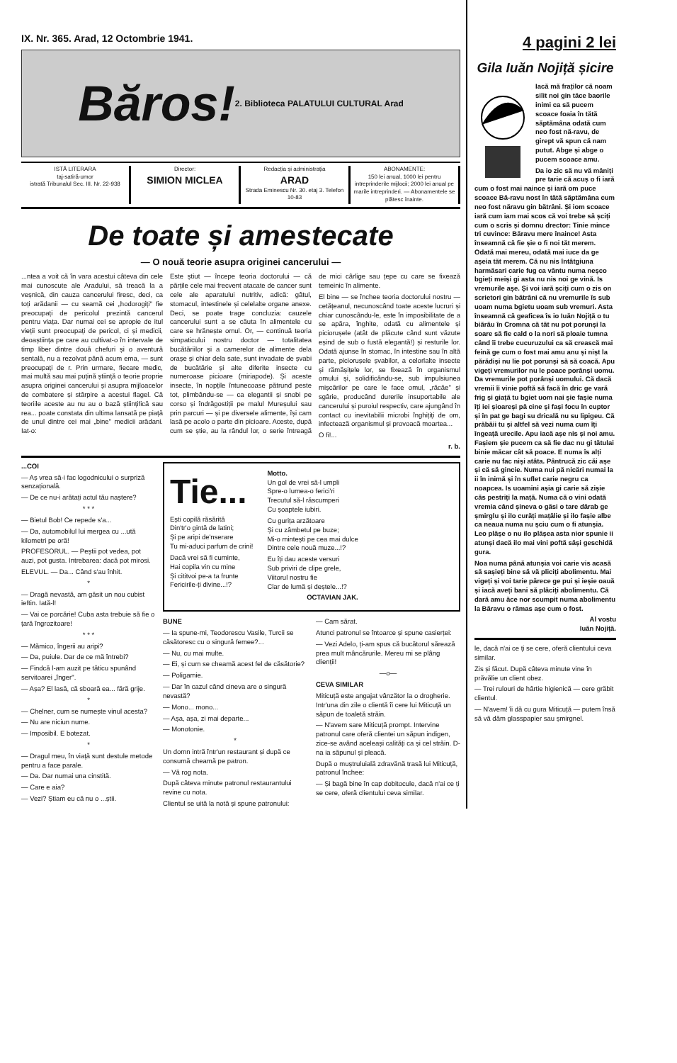IX. Nr. 365. Arad, 12 Octombrie 1941.
Băros! 2. Biblioteca PALATULUI CULTURAL Arad
ISTĂ LITERARA
taj-satiră-umor
istrată Tribunalul Sec. III. Nr. 22-938
Director:
SIMION MICLEA
Redacția și administrația
ARAD
Strada Eminescu Nr. 30. etaj 3. Telefon 10-83
ABONAMENTE:
150 lei anual, 1000 lei pentru intreprinderile mijlocii; 2000 lei anual pe marile intreprinderi. — Abonamentele se plătesc înainte.
De toate și amestecate
— O nouă teorie asupra originei cancerului —
...ntea a voit că în vara acestui câteva din cele mai cunoscute ale Aradului, să treacă la a veșnică, din cauza cancerului firesc, deci, ca toți arădanii — cu seamă cei „hodorogiți" fie preocupați de pericolul prezintă cancerul pentru viața. Dar numai cei se apropie de itul vieții sunt preocupați de pericol, ci și medicii, deoaștiința pe care au cultivat-o în intervale de timp liber dintre două chefuri și o aventură sentală, nu a rezolvat până acum ema, — sunt preocupați de r. Prin urmare, fiecare medic, mai multă sau mai puțină știință o teorie proprie asupra originei cancerului și asupra mijloacelor de combatere și stârpire a acestui flagel. Că teoriile aceste au nu au o bază științifică sau rea... poate constata din ultima lansată pe piață de unul dintre cei mai „bine" medicii arădani. Iat-o:
Este știut — începe teoria doctorului — că părțile cele mai frecvent atacate de cancer sunt cele ale aparatului nutritiv, adică: gâtul, stomacul, intestinele și celelalte organe anexe. Deci, se poate trage concluzia: cauzele cancerului sunt a se căuta în alimentele cu care se hrănește omul. Or, — continuă teoria simpaticului nostru doctor — totalitatea bucătăriilor și a camerelor de alimente dela orașe și chiar dela sate, sunt invadate de șvabi de bucătărie și alte diferite insecte cu numeroase picioare (miriapode). Și aceste insecte, în nopțile întunecoase pătrund peste tot, plimbându-se — ca elegantii și snobi pe corso și îndrăgostiții pe malul Mureșului sau prin parcuri — și pe diversele alimente, își cam lasă pe acolo o parte din picioare. Aceste, după cum se știe, au la rândul lor, o serie întreagă de mici cârlige sau țepe cu care se fixează temeinic în alimente.
El bine — se închee teoria doctorului nostru — cetățeanul, necunoscând toate aceste lucruri și chiar cunoscându-le, este în imposibilitate de a se apăra, înghite, odată cu alimentele și piciorușele (atât de plăcute când sunt văzute eșind de sub o fustă elegantă!) și resturile lor. Odată ajunse în stomac, în intestine sau în altă parte, piciorușele șvabilor, a celorlalte insecte și rămășițele lor, se fixează în organismul omului și, solidificându-se, sub impulsiunea mișcărilor pe care le face omul, „răcăe" și sgârie, producând durerile insuportabile ale cancerului și puroiul respectiv, care ajungând în contact cu inevitabilii microbi înghițiți de om, infectează organismul și provoacă moartea...
O fi!...
r. b.
...COI
— Aș vrea să-i fac logodnicului o surpriză senzațională.
— De ce nu-i arătați actul tău naștere?
* * *
— Bietul Bob! Ce repede s'a...
— Da, automobilul lui mergea cu ...ută kilometri pe oră!
PROFESORUL. — Peștii pot vedea, pot auzi, pot gusta. Intrebarea: dacă pot mirosi.
ELEVUL. — Da... Când s'au înhit.
*
— Dragă nevastă, am găsit un nou cubist ieftin. Iată-l!
— Vai ce porcărie! Cuba asta trebuie să fie o țară îngrozitoare!
* * *
— Mămico, îngerii au aripi?
— Da, puiule. Dar de ce mă întrebi?
— Findcă l-am auzit pe tăticu spunând servitoarei „înger".
— Așa? El lasă, că sboară ea... fără grije.
*
— Chelner, cum se numește vinul acesta?
— Nu are niciun nume.
— Imposibil. E botezat.
*
— Dragul meu, în viață sunt destule metode pentru a face parale.
— Da. Dar numai una cinstită.
— Care e aia?
— Vezi? Știam eu că nu o ...știi.
Tie...
Ești copilă răsărită
Din'tr'o gintă de latini;
Și pe aripi de'nserare
Tu mi-aduci parfum de crini!
Dacă vrei să fi cuminte,
Hai copila vin cu mine
Și cititvoi pe-a ta frunte
Fericirile-ți divine...!?
Motto.
Un gol de vrei să-l umpli
Spre-o lumea-o ferici'ri
Trecutul să-l răscumperi
Cu șoaptele iubiri.
Cu gurița arzătoare
Și cu zâmbetul pe buze;
Mi-o mintești pe cea mai dulce
Dintre cele nouă muze...!?
Eu îți dau aceste versuri
Sub priviri de clipe grele,
Viitorul nostru fie
Clar de lumă și deștele...!?
OCTAVIAN JAK.
BUNE
— Ia spune-mi, Teodorescu Vasile, Turcii se căsătoresc cu o singură femee?...
— Nu, cu mai multe.
— Ei, și cum se cheamă acest fel de căsătorie?
— Poligamie.
— Dar în cazul când cineva are o singură nevastă?
— Mono... mono...
— Așa, așa, zi mai departe...
— Monotonie.
*
Un domn intră într'un restaurant și după ce consumă cheamă pe patron.
— Vă rog nota.
După câteva minute patronul restaurantului revine cu nota.
Clientul se uită la notă și spune patronului:
— Cam sărat.
Atunci patronul se întoarce și spune casierței:
— Vezi Adelo, ți-am spus că bucătorul sărează prea mult mâncărurile. Mereu mi se plâng clienții!
—o—
CEVA SIMILAR
Miticuță este angajat vânzător la o drogherie. Intr'una din zile o clientă îi cere lui Miticuță un săpun de toaletă străin.
— N'avem sare Miticuță prompt. Intervine patronul care oferă clientei un săpun indigen, zice-se având aceleași calități ca și cel străin. D-na ia săpunul și pleacă.
După o muștruluială zdravănă trasă lui Miticuță, patronul închee:
— Și bagă bine în cap dobitocule, dacă n'ai ce ți se cere, oferă clientului ceva similar.
4 pagini 2 lei
Gila Iuăn Nojiță șicire
Iacă mă fraților că noam silit noi gin tăce baorile inimi ca să pucem scoace foaia în tătă săptămâna odată cum neo fost nă-ravu, de girept vă spun că nam putut. Abge și abge o pucem scoace amu.
Da io zic să nu vă mâniți pre tarie că acuș o fi iară cum o fost mai naince și iară om puce scoace Bă-ravu nost în tătă săptămâna cum neo fost năravu gin bătrâni. Și iom scoace iară cum iam mai scos că voi trebe să șciți cum o scris și domnu drector: Tinie mince tri cuvince: Băravu mere înaince! Asta înseamnă că fie șie o fi noi tăt merem. Odată mai mereu, odată mai iuce da ge așeia tăt merem. Că nu nis întâtgiuna harmăsari carie fug ca vântu numa neșco bgieți meiși gi asta nu nis noi ge vină. Is vremurile așe. Și voi iară șciți cum o zis on scrietori gin bătrâni că nu vremurile îs sub uoam numa bgietu uoam sub vremuri. Asta înseamnă că geaficea îs io Iuăn Nojiță o tu biărău în Cromna că tăt nu pot porunși la soare să fie cald o la nori să ploaie tumna când îi trebe cucuruzului ca să crească mai feină ge cum o fost mai amu anu și nișt la părădiși nu lie pot porunși să să coacă. Apu vigeți vremurilor nu le poace porânși uomu. Da vremurile pot porânși uomului. Că dacă vremii îi vinie poftă să facă în dric ge vară frig și giață tu bgiet uom nai șie fașie numa îți iei șioareși pă cine și fași focu în cuptor și în pat ge bagi su dricală nu su lipigeu. Că prăbăii tu și altfel să vezi numa cum îți îngeață urecile. Apu iacă așe nis și noi amu. Fașiem șie pucem ca să fie dac nu gi tătulai binie măcar cât să poace. E numa îs alți carie nu fac niși atâta. Pântrucă zic căi așe și că să gincie. Numa nui pă nicări numai la ii în inimă și în suflet carie negru ca noapcea. Is uoamini așia gi carie să zișie căs pestriți la mață. Numa că o vini odată vremia când șineva o găsi o tare dărab ge șmirglu și ilo curăți mațălie și ilo fașie albe ca neaua numa nu șciu cum o fi atunșia. Leo plășe o nu ilo plășea asta nior spunie ii atunși dacă ilo mai vini poftă săși geschidă gura.
Noa numa până atunșia voi carie vis acasă să sașieți bine să vă pliciți abolimentu. Mai vigeți și voi tarie părece ge pui și ieșie oauă și iacă aveți bani să plăciți abolimentu. Că dară amu ăce nor scumpit numa abolimentu la Băravu o rămas așe cum o fost.
Al vostu
Iuăn Nojiță.
le, dacă n'ai ce ți se cere, oferă clientului ceva similar.
Zis și făcut. După câteva minute vine în prăvălie un client obez.
— Trei rulouri de hârtie higienică — cere grăbit clientul.
— N'avem! îi dă cu gura Miticuță — putem însă să vă dăm glasspapier sau șmirgnel.